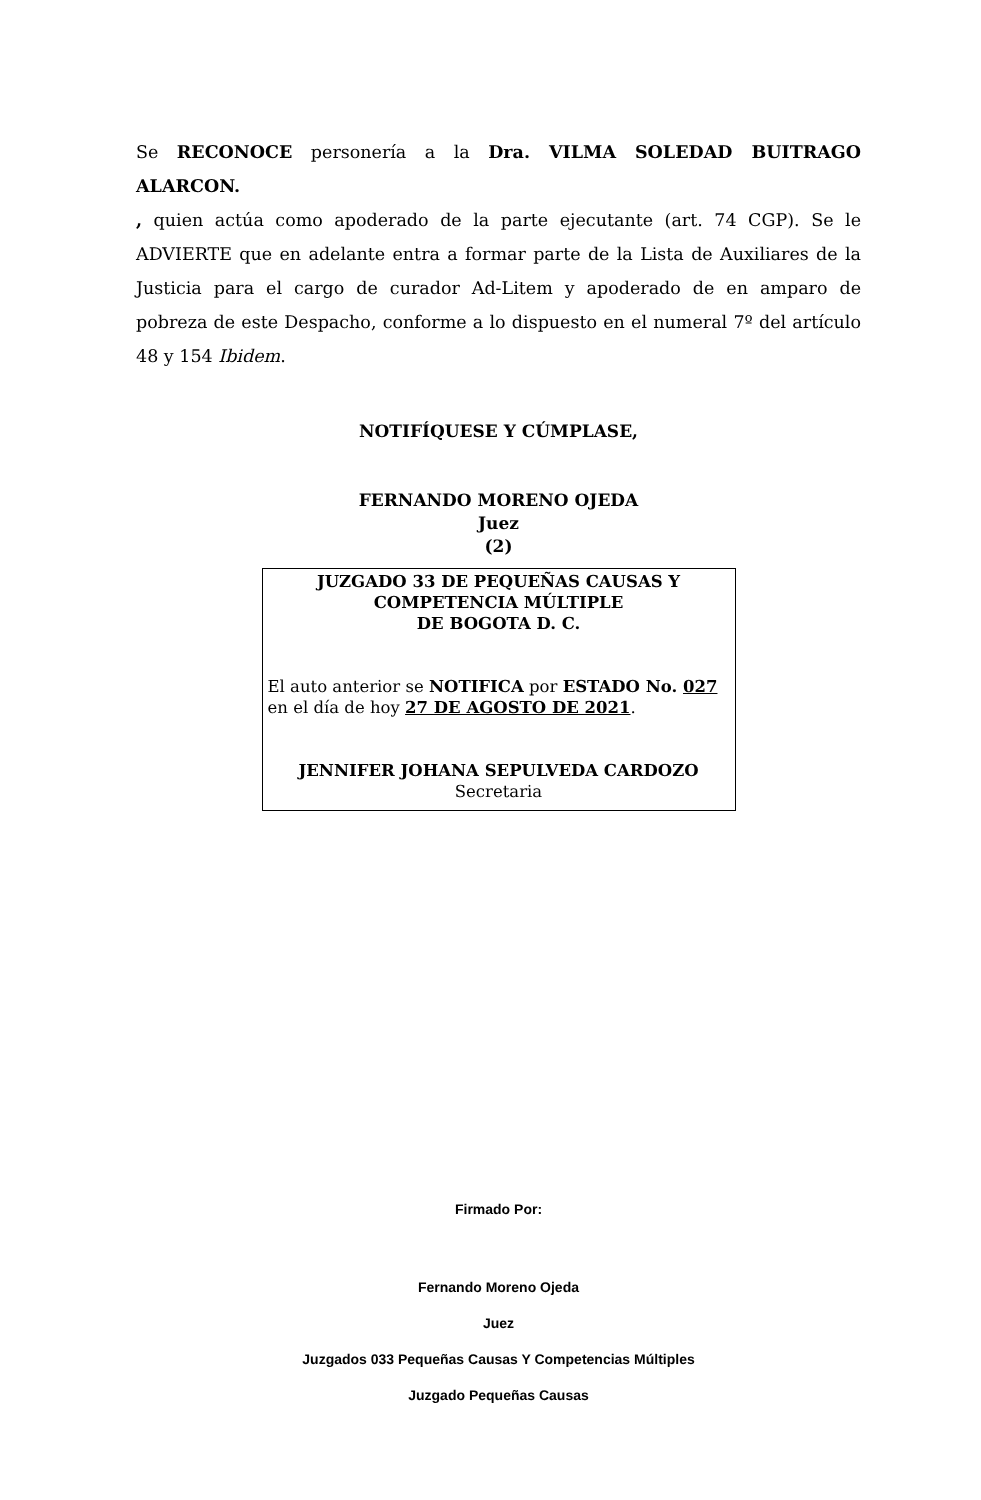Se RECONOCE personería a la Dra. VILMA SOLEDAD BUITRAGO ALARCON.
, quien actúa como apoderado de la parte ejecutante (art. 74 CGP). Se le ADVIERTE que en adelante entra a formar parte de la Lista de Auxiliares de la Justicia para el cargo de curador Ad-Litem y apoderado de en amparo de pobreza de este Despacho, conforme a lo dispuesto en el numeral 7º del artículo 48 y 154 Ibidem.
NOTIFÍQUESE Y CÚMPLASE,
FERNANDO MORENO OJEDA
Juez
(2)
JUZGADO 33 DE PEQUEÑAS CAUSAS Y
COMPETENCIA MÚLTIPLE
DE BOGOTA D. C.
El auto anterior se NOTIFICA por ESTADO No. 027
en el día de hoy 27 DE AGOSTO DE 2021.
JENNIFER JOHANA SEPULVEDA CARDOZO
Secretaria
Firmado Por:
Fernando Moreno Ojeda
Juez
Juzgados 033 Pequeñas Causas Y Competencias Múltiples
Juzgado Pequeñas Causas